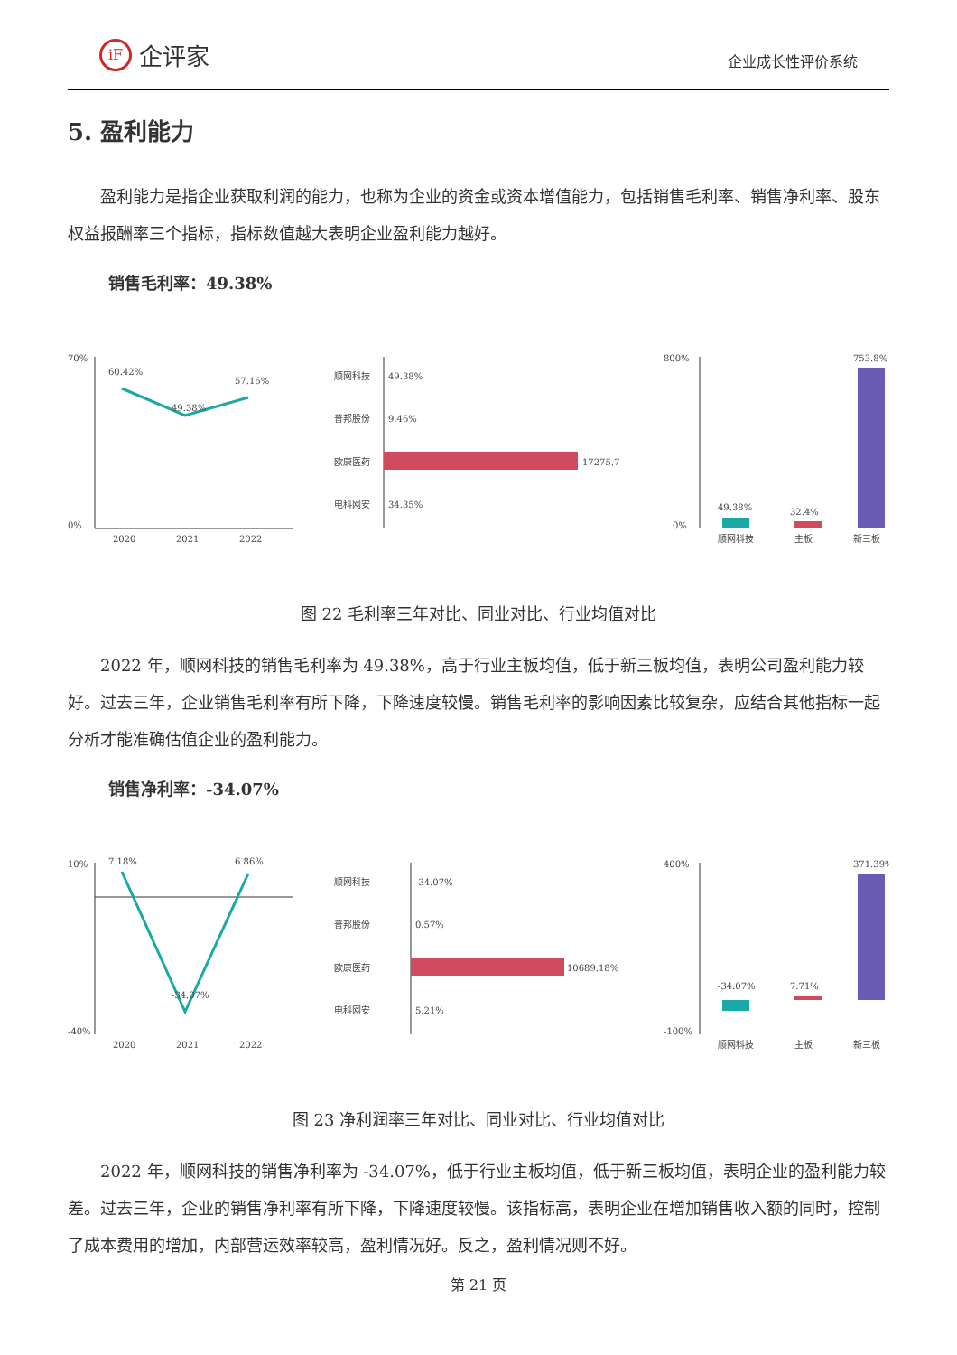iF 企评家
企业成长性评价系统
5. 盈利能力
盈利能力是指企业获取利润的能力，也称为企业的资金或资本增值能力，包括销售毛利率、销售净利率、股东权益报酬率三个指标，指标数值越大表明企业盈利能力越好。
销售毛利率：49.38%
70%
0%
60.42%
49.38%
57.16%
2020
2021
2022
顺网科技
49.38%
普邦股份
9.46%
欧康医药
17275.7
电科网安
34.35%
800%
0%
49.38%
32.4%
753.8%
顺网科技
主板
新三板
图 22 毛利率三年对比、同业对比、行业均值对比
2022 年，顺网科技的销售毛利率为 49.38%，高于行业主板均值，低于新三板均值，表明公司盈利能力较好。过去三年，企业销售毛利率有所下降，下降速度较慢。销售毛利率的影响因素比较复杂，应结合其他指标一起分析才能准确估值企业的盈利能力。
销售净利率：-34.07%
10%
-40%
7.18%
-34.07%
6.86%
2020
2021
2022
顺网科技
-34.07%
普邦股份
0.57%
欧康医药
10689.18%
电科网安
5.21%
400%
-100%
-34.07%
7.71%
371.39%
顺网科技
主板
新三板
图 23 净利润率三年对比、同业对比、行业均值对比
2022 年，顺网科技的销售净利率为 -34.07%，低于行业主板均值，低于新三板均值，表明企业的盈利能力较差。过去三年，企业的销售净利率有所下降，下降速度较慢。该指标高，表明企业在增加销售收入额的同时，控制了成本费用的增加，内部营运效率较高，盈利情况好。反之，盈利情况则不好。
第 21 页